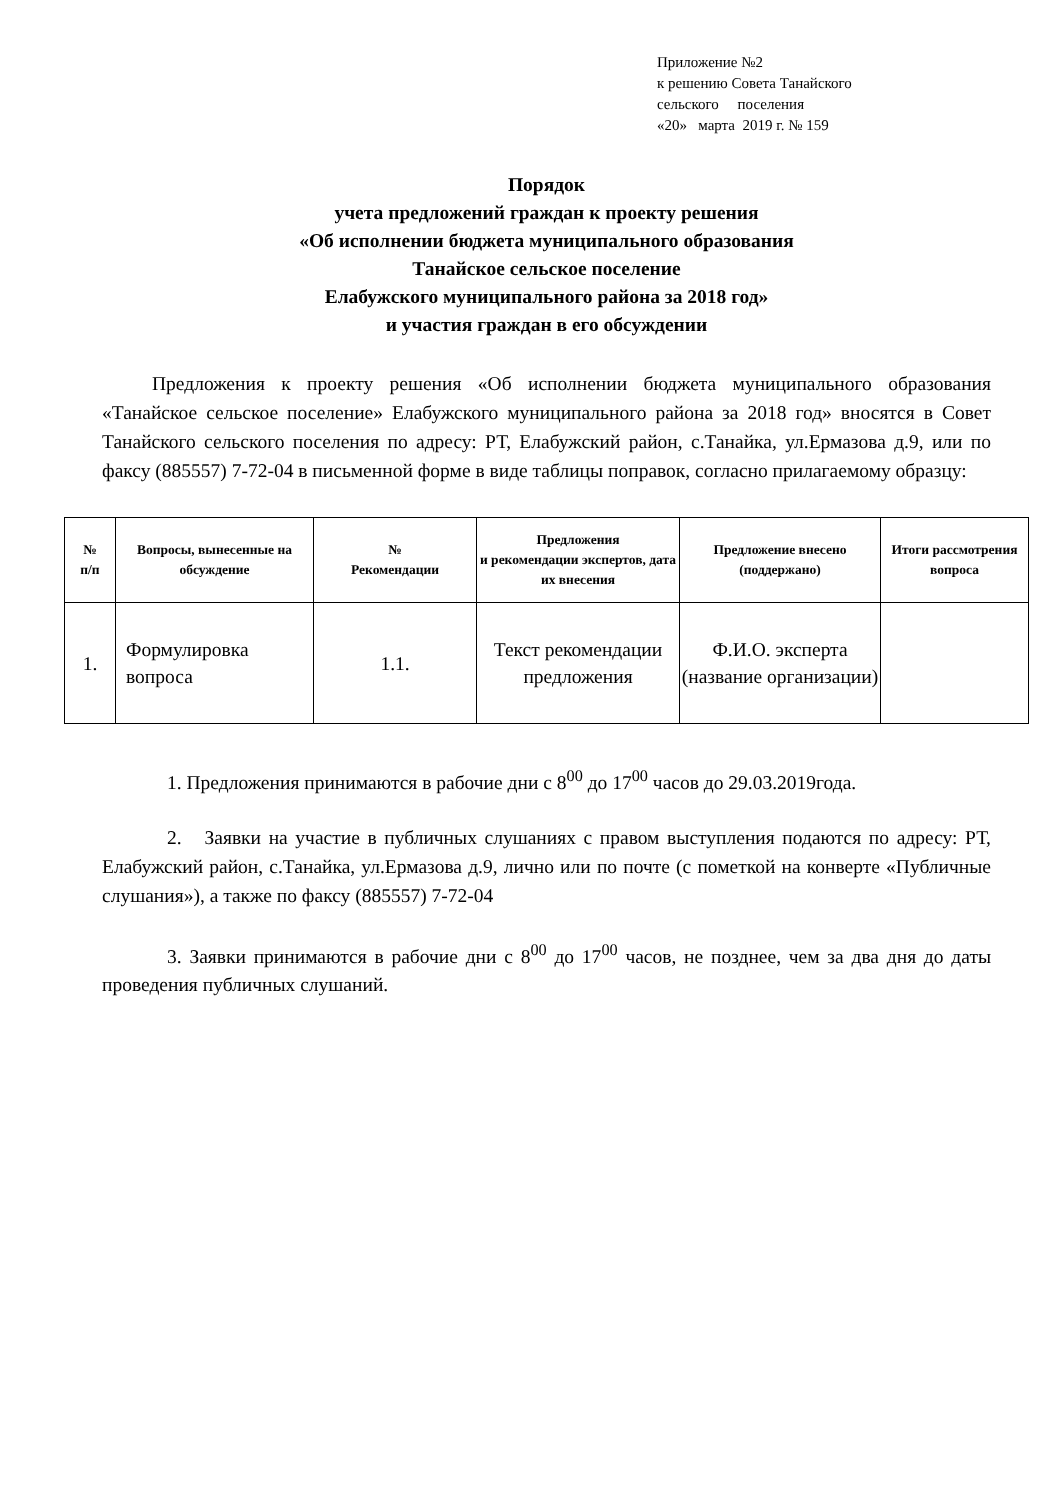Приложение №2
к решению Совета Танайского
сельского поселения
«20» марта 2019 г. № 159
Порядок
учета предложений граждан к проекту решения
«Об исполнении бюджета муниципального образования
Танайское сельское поселение
Елабужского муниципального района за 2018 год»
и участия граждан в его обсуждении
Предложения к проекту решения «Об исполнении бюджета муниципального образования «Танайское сельское поселение» Елабужского муниципального района за 2018 год» вносятся в Совет Танайского сельского поселения по адресу: РТ, Елабужский район, с.Танайка, ул.Ермазова д.9, или по факсу (885557) 7-72-04 в письменной форме в виде таблицы поправок, согласно прилагаемому образцу:
| № п/п | Вопросы, вынесенные на обсуждение | № Рекомендации | Предложения и рекомендации экспертов, дата их внесения | Предложение внесено (поддержано) | Итоги рассмотрения вопроса |
| --- | --- | --- | --- | --- | --- |
| 1. | Формулировка вопроса | 1.1. | Текст рекомендации предложения | Ф.И.О. эксперта (название организации) | |
1. Предложения принимаются в рабочие дни с 8<sup>00</sup> до 17<sup>00</sup> часов до 29.03.2019года.
2. Заявки на участие в публичных слушаниях с правом выступления подаются по адресу: РТ, Елабужский район, с.Танайка, ул.Ермазова д.9, лично или по почте (с пометкой на конверте «Публичные слушания»), а также по факсу (885557) 7-72-04
3. Заявки принимаются в рабочие дни с 8<sup>00</sup> до 17<sup>00</sup> часов, не позднее, чем за два дня до даты проведения публичных слушаний.